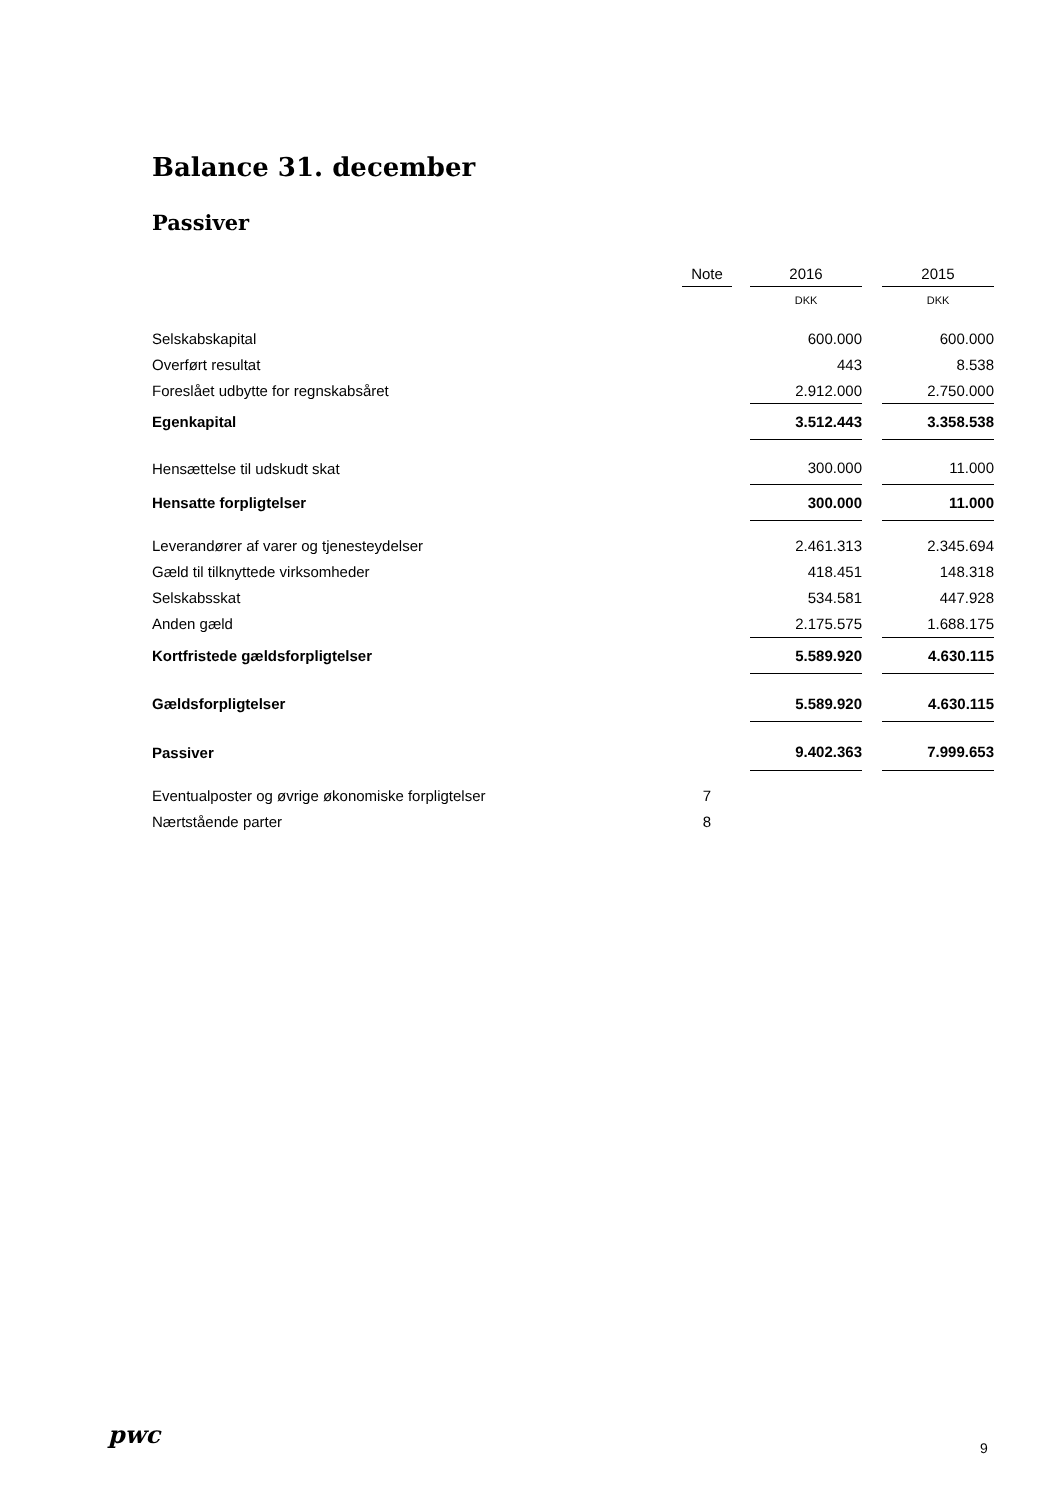Balance 31. december
Passiver
| | Note | | 2016 | | 2015 |
| | | | DKK | | DKK |
| Selskabskapital | | | 600.000 | | 600.000 |
| Overført resultat | | | 443 | | 8.538 |
| Foreslået udbytte for regnskabsåret | | | 2.912.000 | | 2.750.000 |
| Egenkapital | | | 3.512.443 | | 3.358.538 |
| Hensættelse til udskudt skat | | | 300.000 | | 11.000 |
| Hensatte forpligtelser | | | 300.000 | | 11.000 |
| Leverandører af varer og tjenesteydelser | | | 2.461.313 | | 2.345.694 |
| Gæld til tilknyttede virksomheder | | | 418.451 | | 148.318 |
| Selskabsskat | | | 534.581 | | 447.928 |
| Anden gæld | | | 2.175.575 | | 1.688.175 |
| Kortfristede gældsforpligtelser | | | 5.589.920 | | 4.630.115 |
| Gældsforpligtelser | | | 5.589.920 | | 4.630.115 |
| Passiver | | | 9.402.363 | | 7.999.653 |
| Eventualposter og øvrige økonomiske forpligtelser | 7 | | | | |
| Nærtstående parter | 8 | | | | |
pwc 9